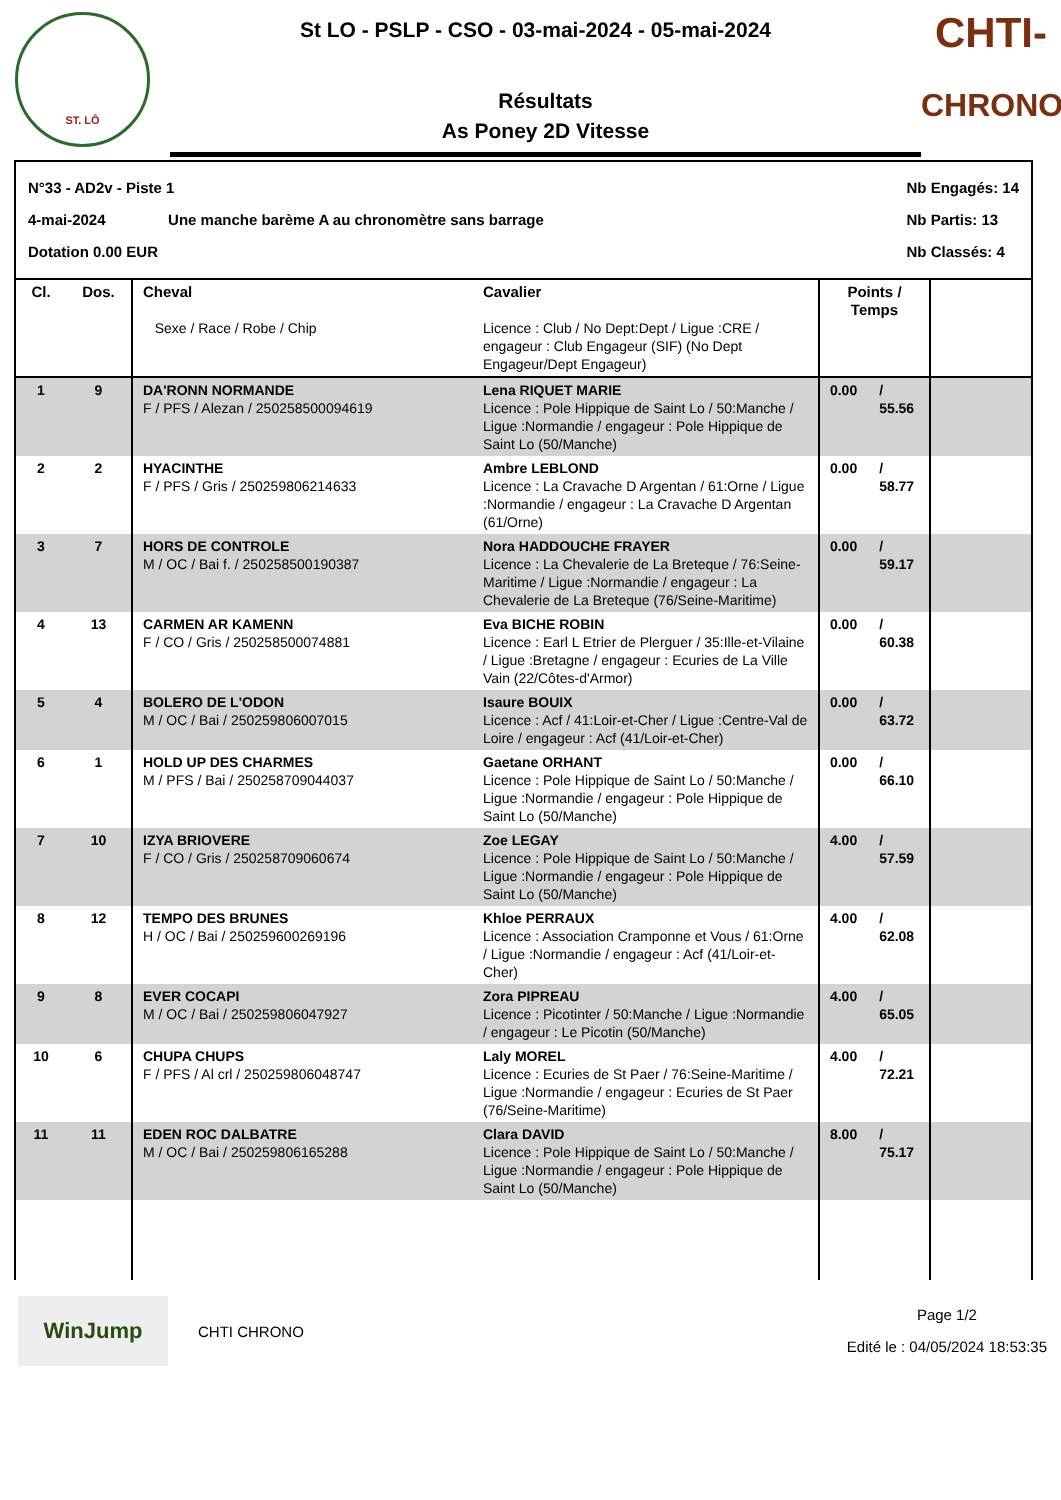ST. LÔ
St LO - PSLP - CSO - 03-mai-2024 - 05-mai-2024
Résultats
As Poney 2D Vitesse
CHTI-
CHRONO
N°33 - AD2v - Piste 1
4-mai-2024 Une manche barème A au chronomètre sans barrage
Dotation 0.00 EUR
Nb Engagés: 14
Nb Partis: 13
Nb Classés: 4
| Cl. | Dos. | Cheval Sexe / Race / Robe / Chip | Cavalier Licence : Club / No Dept:Dept / Ligue :CRE / engageur : Club Engageur (SIF) (No Dept Engageur/Dept Engageur) | Points / Temps | | |
| --- | --- | --- | --- | --- | --- | --- |
| 1 | 9 | DA'RONN NORMANDE F / PFS / Alezan / 250258500094619 | Lena RIQUET MARIE Licence : Pole Hippique de Saint Lo / 50:Manche / Ligue :Normandie / engageur : Pole Hippique de Saint Lo (50/Manche) | 0.00 | / 55.56 | |
| 2 | 2 | HYACINTHE F / PFS / Gris / 250259806214633 | Ambre LEBLOND Licence : La Cravache D Argentan / 61:Orne / Ligue :Normandie / engageur : La Cravache D Argentan (61/Orne) | 0.00 | / 58.77 | |
| 3 | 7 | HORS DE CONTROLE M / OC / Bai f. / 250258500190387 | Nora HADDOUCHE FRAYER Licence : La Chevalerie de La Breteque / 76:Seine-Maritime / Ligue :Normandie / engageur : La Chevalerie de La Breteque (76/Seine-Maritime) | 0.00 | / 59.17 | |
| 4 | 13 | CARMEN AR KAMENN F / CO / Gris / 250258500074881 | Eva BICHE ROBIN Licence : Earl L Etrier de Plerguer / 35:Ille-et-Vilaine / Ligue :Bretagne / engageur : Ecuries de La Ville Vain (22/Côtes-d'Armor) | 0.00 | / 60.38 | |
| 5 | 4 | BOLERO DE L'ODON M / OC / Bai / 250259806007015 | Isaure BOUIX Licence : Acf / 41:Loir-et-Cher / Ligue :Centre-Val de Loire / engageur : Acf (41/Loir-et-Cher) | 0.00 | / 63.72 | |
| 6 | 1 | HOLD UP DES CHARMES M / PFS / Bai / 250258709044037 | Gaetane ORHANT Licence : Pole Hippique de Saint Lo / 50:Manche / Ligue :Normandie / engageur : Pole Hippique de Saint Lo (50/Manche) | 0.00 | / 66.10 | |
| 7 | 10 | IZYA BRIOVERE F / CO / Gris / 250258709060674 | Zoe LEGAY Licence : Pole Hippique de Saint Lo / 50:Manche / Ligue :Normandie / engageur : Pole Hippique de Saint Lo (50/Manche) | 4.00 | / 57.59 | |
| 8 | 12 | TEMPO DES BRUNES H / OC / Bai / 250259600269196 | Khloe PERRAUX Licence : Association Cramponne et Vous / 61:Orne / Ligue :Normandie / engageur : Acf (41/Loir-et-Cher) | 4.00 | / 62.08 | |
| 9 | 8 | EVER COCAPI M / OC / Bai / 250259806047927 | Zora PIPREAU Licence : Picotinter / 50:Manche / Ligue :Normandie / engageur : Le Picotin (50/Manche) | 4.00 | / 65.05 | |
| 10 | 6 | CHUPA CHUPS F / PFS / Al crl / 250259806048747 | Laly MOREL Licence : Ecuries de St Paer / 76:Seine-Maritime / Ligue :Normandie / engageur : Ecuries de St Paer (76/Seine-Maritime) | 4.00 | / 72.21 | |
| 11 | 11 | EDEN ROC DALBATRE M / OC / Bai / 250259806165288 | Clara DAVID Licence : Pole Hippique de Saint Lo / 50:Manche / Ligue :Normandie / engageur : Pole Hippique de Saint Lo (50/Manche) | 8.00 | / 75.17 | |
WinJump
CHTI CHRONO
Page 1/2
Edité le : 04/05/2024 18:53:35